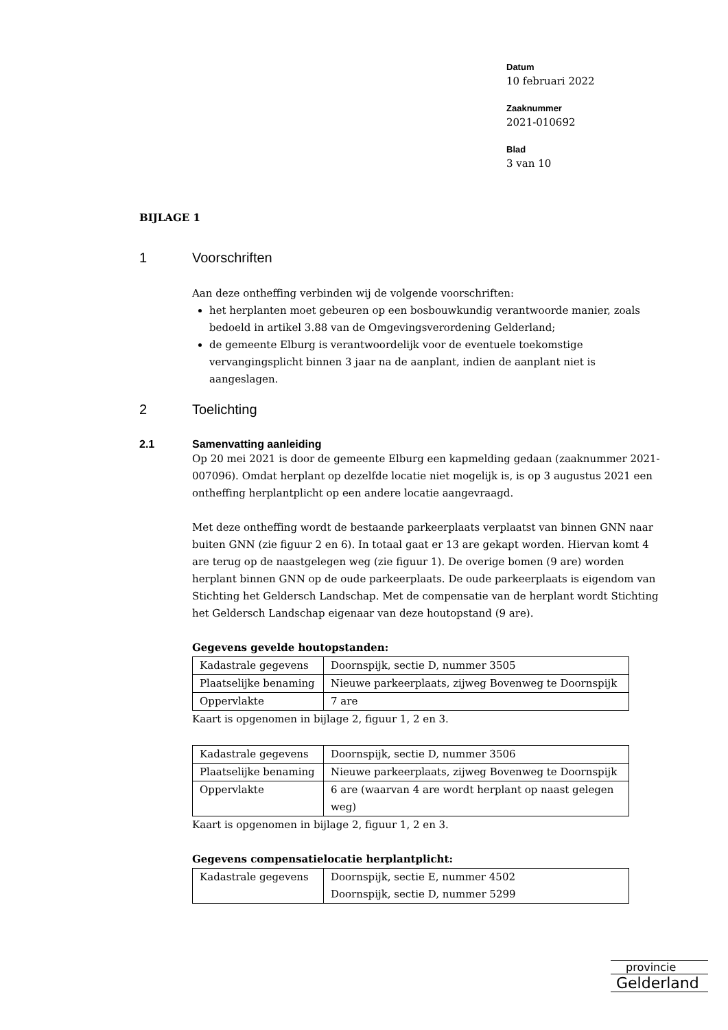Datum
10 februari 2022
Zaaknummer
2021-010692
Blad
3 van 10
BIJLAGE 1
1 Voorschriften
Aan deze ontheffing verbinden wij de volgende voorschriften:
het herplanten moet gebeuren op een bosbouwkundig verantwoorde manier, zoals bedoeld in artikel 3.88 van de Omgevingsverordening Gelderland;
de gemeente Elburg is verantwoordelijk voor de eventuele toekomstige vervangingsplicht binnen 3 jaar na de aanplant, indien de aanplant niet is aangeslagen.
2 Toelichting
2.1 Samenvatting aanleiding
Op 20 mei 2021 is door de gemeente Elburg een kapmelding gedaan (zaaknummer 2021-007096). Omdat herplant op dezelfde locatie niet mogelijk is, is op 3 augustus 2021 een ontheffing herplantplicht op een andere locatie aangevraagd.
Met deze ontheffing wordt de bestaande parkeerplaats verplaatst van binnen GNN naar buiten GNN (zie figuur 2 en 6). In totaal gaat er 13 are gekapt worden. Hiervan komt 4 are terug op de naastgelegen weg (zie figuur 1). De overige bomen (9 are) worden herplant binnen GNN op de oude parkeerplaats. De oude parkeerplaats is eigendom van Stichting het Geldersch Landschap. Met de compensatie van de herplant wordt Stichting het Geldersch Landschap eigenaar van deze houtopstand (9 are).
Gegevens gevelde houtopstanden:
| Kadastrale gegevens | Doornspijk, sectie D, nummer 3505 |
| Plaatselijke benaming | Nieuwe parkeerplaats, zijweg Bovenweg te Doornspijk |
| Oppervlakte | 7 are |
Kaart is opgenomen in bijlage 2, figuur 1, 2 en 3.
| Kadastrale gegevens | Doornspijk, sectie D, nummer 3506 |
| Plaatselijke benaming | Nieuwe parkeerplaats, zijweg Bovenweg te Doornspijk |
| Oppervlakte | 6 are (waarvan 4 are wordt herplant op naast gelegen weg) |
Kaart is opgenomen in bijlage 2, figuur 1, 2 en 3.
Gegevens compensatielocatie herplantplicht:
| Kadastrale gegevens | Doornspijk, sectie E, nummer 4502 Doornspijk, sectie D, nummer 5299 |
provincie
Gelderland